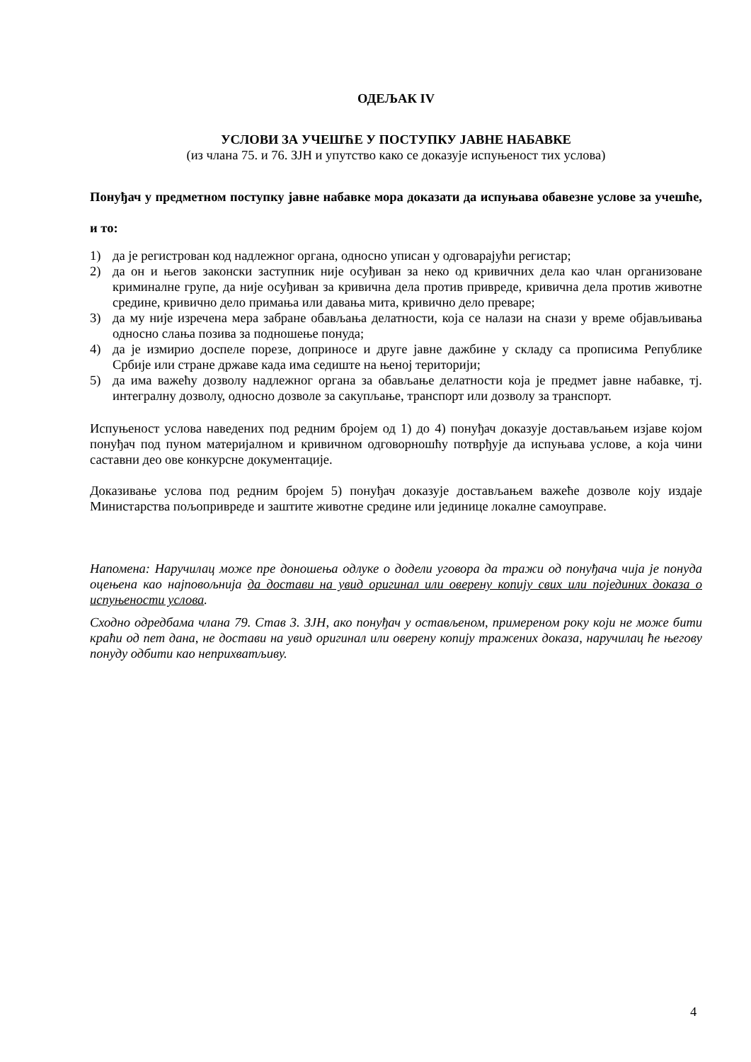ОДЕЉАК IV
УСЛОВИ ЗА УЧЕШЋЕ У ПОСТУПКУ ЈАВНЕ НАБАВКЕ
(из члана 75. и 76. ЗЈН и упутство како се доказује испуњеност тих услова)
Понуђач у предметном поступку јавне набавке мора доказати да испуњава обавезне услове за учешће, и то:
1) да је регистрован код надлежног органа, односно уписан у одговарајући регистар;
2) да он и његов законски заступник није осуђиван за неко од кривичних дела као члан организоване криминалне групе, да није осуђиван за кривична дела против привреде, кривична дела против животне средине, кривично дело примања или давања мита, кривично дело преваре;
3) да му није изречена мера забране обављања делатности, која се налази на снази у време објављивања односно слања позива за подношење понуда;
4) да је измирио доспеле порезе, доприносе и друге јавне дажбине у складу са прописима Републике Србије или стране државе када има седиште на њеној територији;
5) да има важећу дозволу надлежног органа за обављање делатности која је предмет јавне набавке, тј. интегралну дозволу, односно дозволе за сакупљање, транспорт или дозволу за транспорт.
Испуњеност услова наведених под редним бројем од 1) до 4) понуђач доказује достављањем изјаве којом понуђач под пуном материјалном и кривичном одговорношћу потврђује да испуњава услове, а која чини саставни део ове конкурсне документације.
Доказивање услова под редним бројем 5) понуђач доказује достављањем важеће дозволе коју издаје Министарства пољопривреде и заштите животне средине или јединице локалне самоуправе.
Напомена: Наручилац може пре доношења одлуке о додели уговора да тражи од понуђача чија је понуда оцењена као најповољнија да достави на увид оригинал или оверену копију свих или појединих доказа о испуњености услова.
Сходно одредбама члана 79. Став 3. ЗЈН, ако понуђач у остављеном, примереном року који не може бити краћи од пет дана, не достави на увид оригинал или оверену копију тражених доказа, наручилац ће његову понуду одбити као неприхватљиву.
4